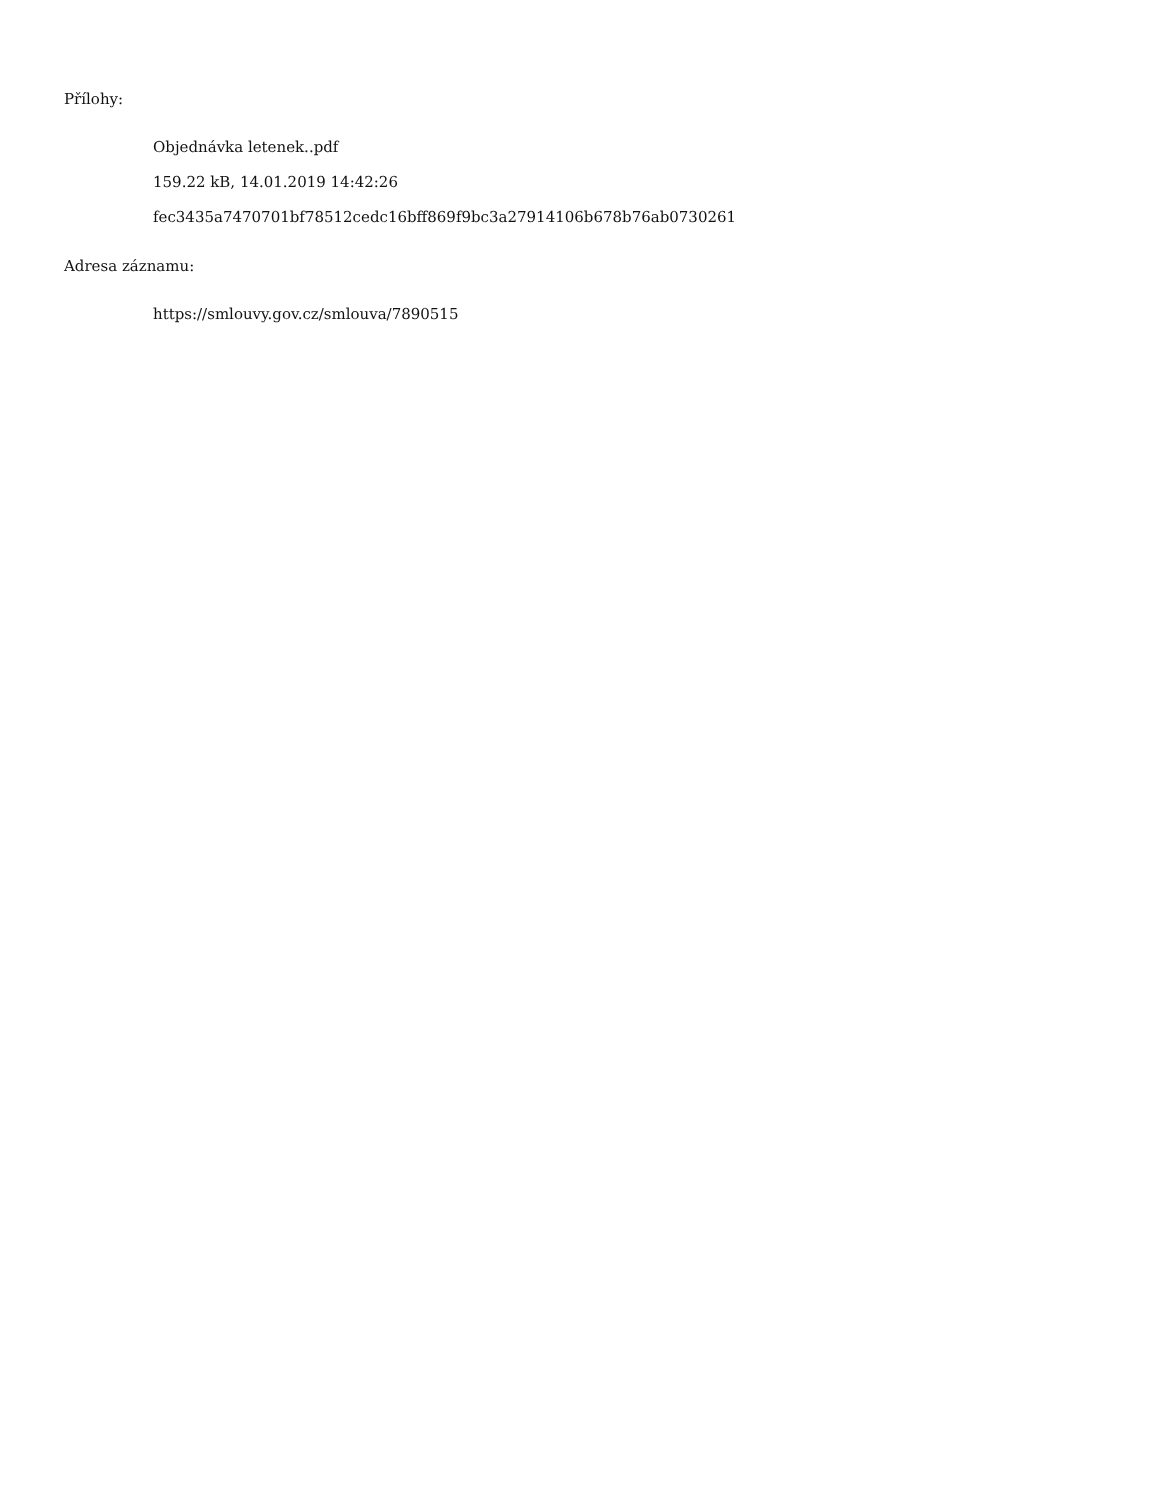Přílohy:
Objednávka letenek..pdf
159.22 kB, 14.01.2019 14:42:26
fec3435a7470701bf78512cedc16bff869f9bc3a27914106b678b76ab0730261
Adresa záznamu:
https://smlouvy.gov.cz/smlouva/7890515